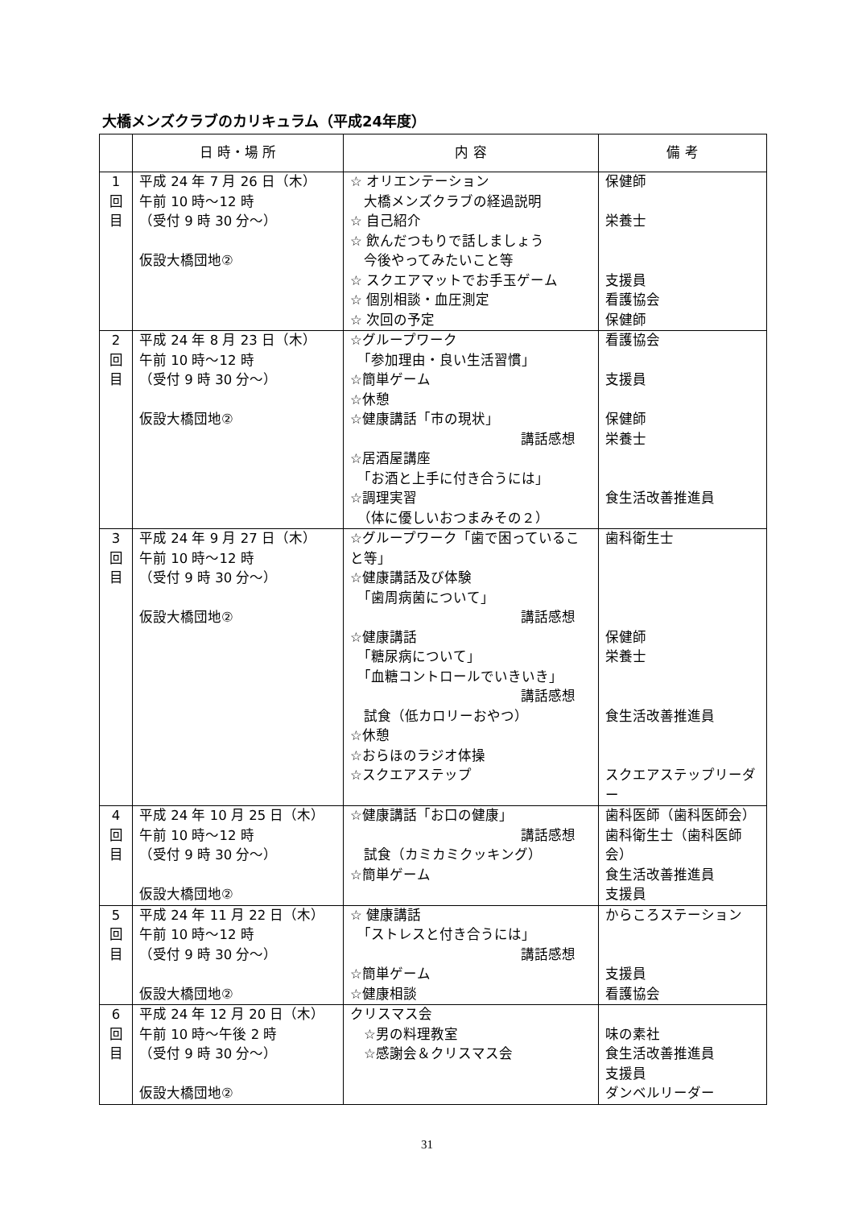大橋メンズクラブのカリキュラム（平成24年度）
| | 日 時・場 所 | 内 容 | 備 考 |
| --- | --- | --- | --- |
| 1 回 目 | 平成 24 年 7 月 26 日（木） 午前 10 時～12 時 （受付 9 時 30 分～） 仮設大橋団地② | ☆ オリエンテーション 大橋メンズクラブの経過説明 ☆ 自己紹介 ☆ 飲んだつもりで話しましょう 今後やってみたいこと等 ☆ スクエアマットでお手玉ゲーム ☆ 個別相談・血圧測定 ☆ 次回の予定 | 保健師 栄養士 支援員 看護協会 保健師 |
| 2 回 目 | 平成 24 年 8 月 23 日（木） 午前 10 時～12 時 （受付 9 時 30 分～） 仮設大橋団地② | ☆グループワーク 「参加理由・良い生活習慣」 ☆簡単ゲーム ☆休憩 ☆健康講話「市の現状」 講話感想 ☆居酒屋講座 「お酒と上手に付き合うには」 ☆調理実習 （体に優しいおつまみその２） | 看護協会 支援員 保健師 栄養士 食生活改善推進員 |
| 3 回 目 | 平成 24 年 9 月 27 日（木） 午前 10 時～12 時 （受付 9 時 30 分～） 仮設大橋団地② | ☆グループワーク「歯で困っていること等」 ☆健康講話及び体験 「歯周病菌について」 講話感想 ☆健康講話 「糖尿病について」 「血糖コントロールでいきいき」 講話感想 試食（低カロリーおやつ） ☆休憩 ☆おらほのラジオ体操 ☆スクエアステップ | 歯科衛生士 保健師 栄養士 食生活改善推進員 スクエアステップリーダー |
| 4 回 目 | 平成 24 年 10 月 25 日（木） 午前 10 時～12 時 （受付 9 時 30 分～） 仮設大橋団地② | ☆健康講話「お口の健康」 講話感想 試食（カミカミクッキング） ☆簡単ゲーム | 歯科医師（歯科医師会） 歯科衛生士（歯科医師会） 食生活改善推進員 支援員 |
| 5 回 目 | 平成 24 年 11 月 22 日（木） 午前 10 時～12 時 （受付 9 時 30 分～） 仮設大橋団地② | ☆ 健康講話 「ストレスと付き合うには」 講話感想 ☆簡単ゲーム ☆健康相談 | からころステーション 支援員 看護協会 |
| 6 回 目 | 平成 24 年 12 月 20 日（木） 午前 10 時～午後 2 時 （受付 9 時 30 分～） 仮設大橋団地② | クリスマス会 ☆男の料理教室 ☆感謝会＆クリスマス会 | 味の素社 食生活改善推進員 支援員 ダンベルリーダー |
31